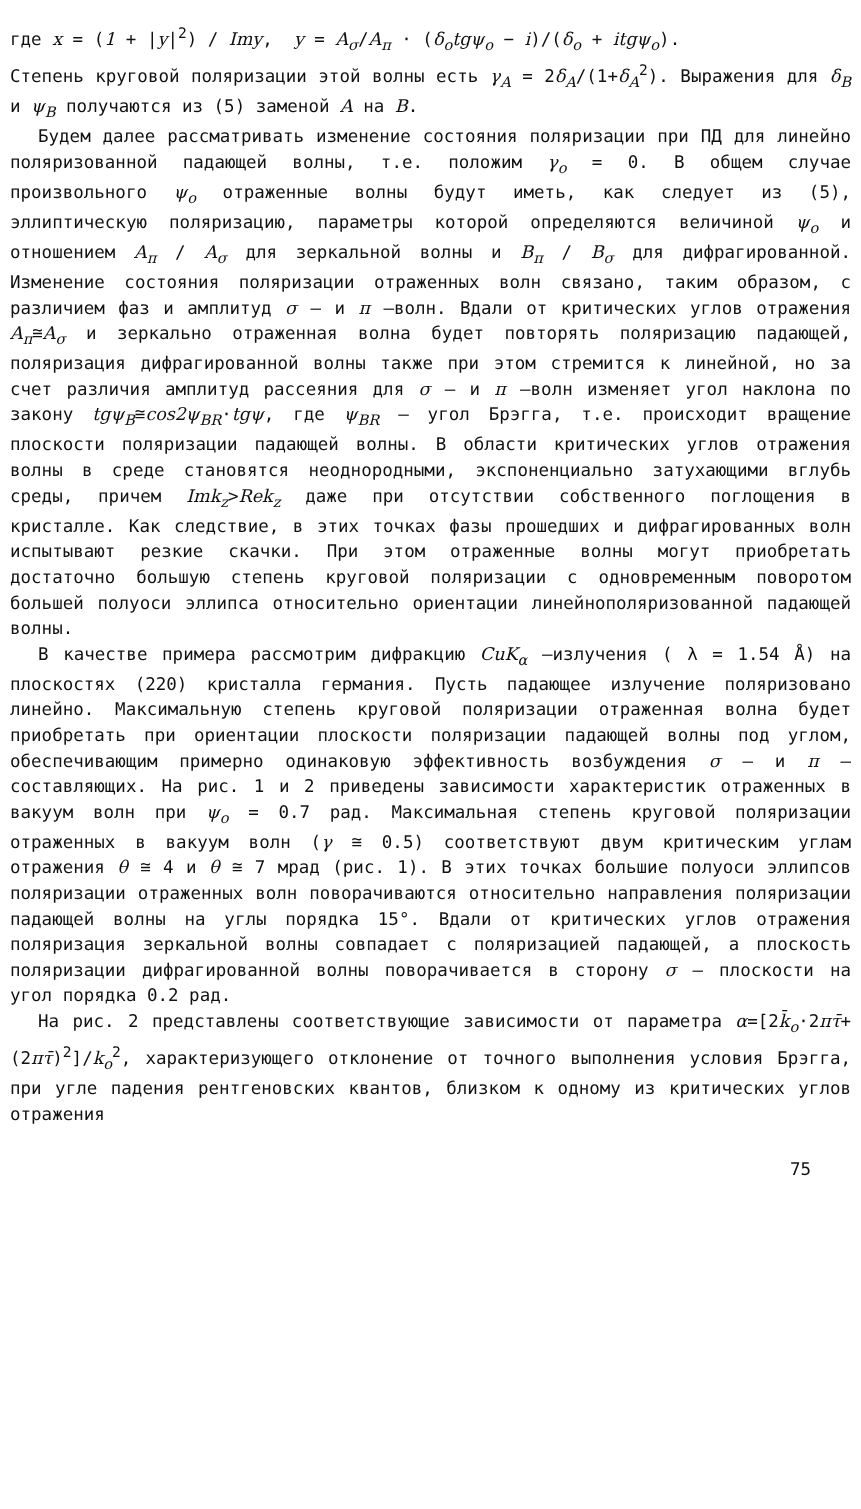где x = (1 + |y|<sup>2</sup>) / Imy, y = A<sub>σ</sub>/A<sub>π</sub> · (δ<sub>o</sub>tgψ<sub>o</sub> − i)/(δ<sub>o</sub> + itgψ<sub>o</sub>).
Степень круговой поляризации этой волны есть γ<sub>A</sub> = 2δ<sub>A</sub>/(1+δ<sub>A</sub><sup>2</sup>). Выражения для δ<sub>B</sub> и ψ<sub>B</sub> получаются из (5) заменой A на B.
Будем далее рассматривать изменение состояния поляризации при ПД для линейно поляризованной падающей волны, т.е. положим γ<sub>o</sub> = 0. В общем случае произвольного ψ<sub>o</sub> отраженные волны будут иметь, как следует из (5), эллиптическую поляризацию, параметры которой определяются величиной ψ<sub>o</sub> и отношением A<sub>π</sub> / A<sub>σ</sub> для зеркальной волны и B<sub>π</sub> / B<sub>σ</sub> для дифрагированной. Изменение состояния поляризации отраженных волн связано, таким образом, с различием фаз и амплитуд σ – и π –волн. Вдали от критических углов отражения A<sub>π</sub>≅A<sub>σ</sub> и зеркально отраженная волна будет повторять поляризацию падающей, поляризация дифрагированной волны также при этом стремится к линейной, но за счет различия амплитуд рассеяния для σ – и π –волн изменяет угол наклона по закону tgψ<sub>B</sub>≅cos2ψ<sub>BR</sub>·tgψ, где ψ<sub>BR</sub> – угол Брэгга, т.е. происходит вращение плоскости поляризации падающей волны. В области критических углов отражения волны в среде становятся неоднородными, экспоненциально затухающими вглубь среды, причем Imk<sub>z</sub>>Rek<sub>z</sub> даже при отсутствии собственного поглощения в кристалле. Как следствие, в этих точках фазы прошедших и дифрагированных волн испытывают резкие скачки. При этом отраженные волны могут приобретать достаточно большую степень круговой поляризации с одновременным поворотом большей полуоси эллипса относительно ориентации линейнополяризованной падающей волны.
В качестве примера рассмотрим дифракцию CuK<sub>α</sub> –излучения ( λ = 1.54 Å) на плоскостях (220) кристалла германия. Пусть падающее излучение поляризовано линейно. Максимальную степень круговой поляризации отраженная волна будет приобретать при ориентации плоскости поляризации падающей волны под углом, обеспечивающим примерно одинаковую эффективность возбуждения σ – и π – составляющих. На рис. 1 и 2 приведены зависимости характеристик отраженных в вакуум волн при ψ<sub>o</sub> = 0.7 рад. Максимальная степень круговой поляризации отраженных в вакуум волн (γ ≅ 0.5) соответствуют двум критическим углам отражения θ ≅ 4 и θ ≅ 7 мрад (рис. 1). В этих точках большие полуоси эллипсов поляризации отраженных волн поворачиваются относительно направления поляризации падающей волны на углы порядка 15°. Вдали от критических углов отражения поляризация зеркальной волны совпадает с поляризацией падающей, а плоскость поляризации дифрагированной волны поворачивается в сторону σ – плоскости на угол порядка 0.2 рад.
На рис. 2 представлены соответствующие зависимости от параметра α=[2k̄<sub>o</sub>·2πτ̄+(2πτ̄)<sup>2</sup>]/k<sub>o</sub><sup>2</sup>, характеризующего отклонение от точного выполнения условия Брэгга, при угле падения рентгеновских квантов, близком к одному из критических углов отражения
75